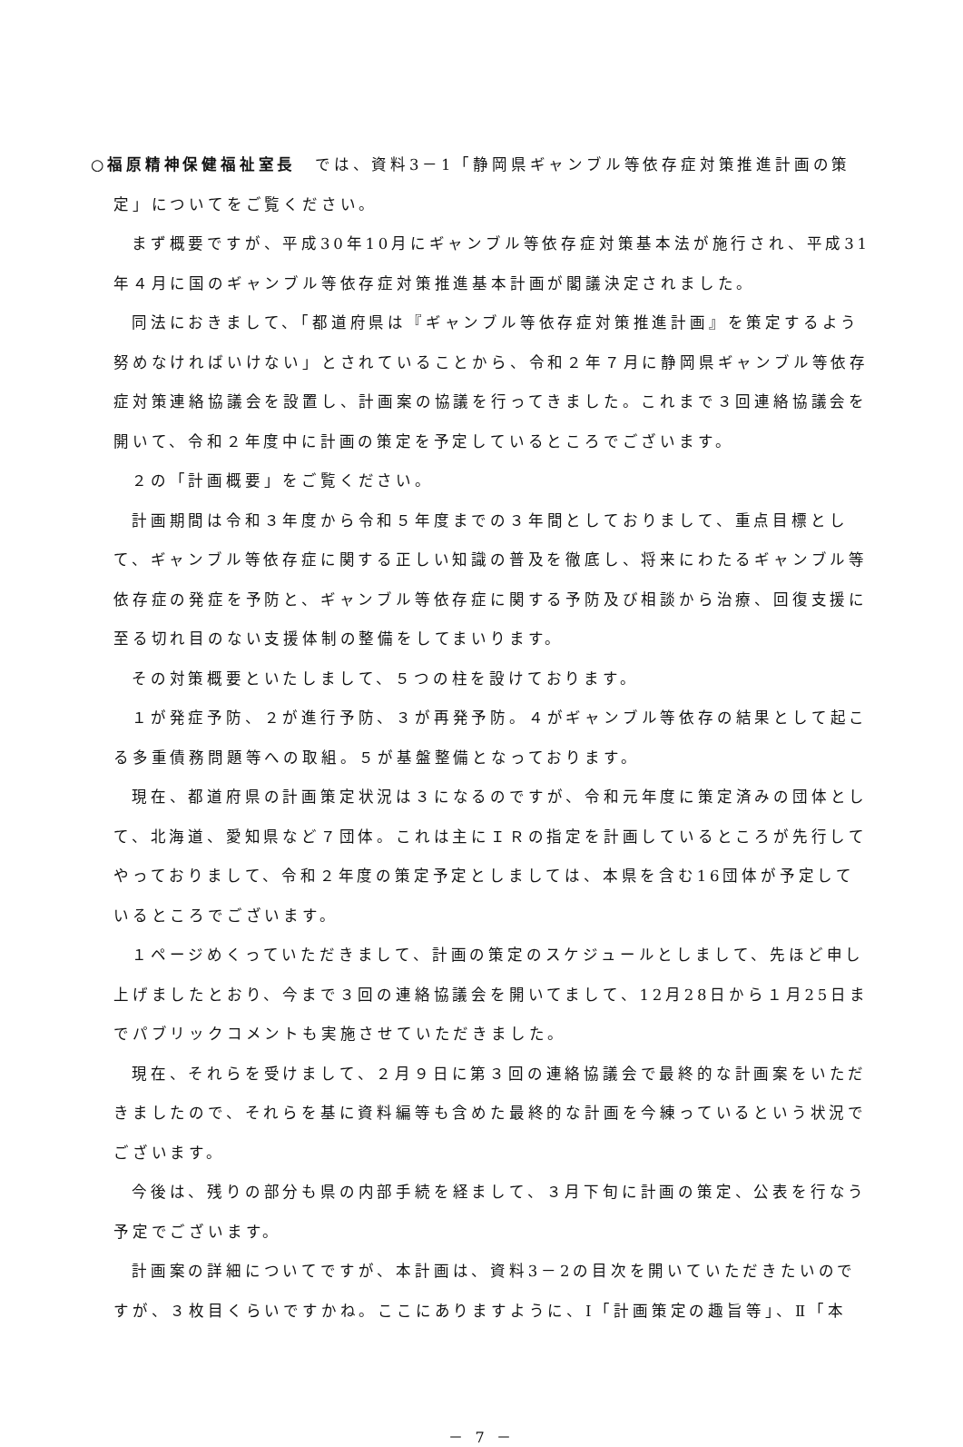○福原精神保健福祉室長　では、資料3－1「静岡県ギャンブル等依存症対策推進計画の策定」についてをご覧ください。
まず概要ですが、平成30年10月にギャンブル等依存症対策基本法が施行され、平成31年４月に国のギャンブル等依存症対策推進基本計画が閣議決定されました。
同法におきまして、「都道府県は『ギャンブル等依存症対策推進計画』を策定するよう努めなければいけない」とされていることから、令和２年７月に静岡県ギャンブル等依存症対策連絡協議会を設置し、計画案の協議を行ってきました。これまで３回連絡協議会を開いて、令和２年度中に計画の策定を予定しているところでございます。
２の「計画概要」をご覧ください。
計画期間は令和３年度から令和５年度までの３年間としておりまして、重点目標として、ギャンブル等依存症に関する正しい知識の普及を徹底し、将来にわたるギャンブル等依存症の発症を予防と、ギャンブル等依存症に関する予防及び相談から治療、回復支援に至る切れ目のない支援体制の整備をしてまいります。
その対策概要といたしまして、５つの柱を設けております。
１が発症予防、２が進行予防、３が再発予防。４がギャンブル等依存の結果として起こる多重債務問題等への取組。５が基盤整備となっております。
現在、都道府県の計画策定状況は３になるのですが、令和元年度に策定済みの団体として、北海道、愛知県など７団体。これは主にＩＲの指定を計画しているところが先行してやっておりまして、令和２年度の策定予定としましては、本県を含む16団体が予定しているところでございます。
１ページめくっていただきまして、計画の策定のスケジュールとしまして、先ほど申し上げましたとおり、今まで３回の連絡協議会を開いてまして、12月28日から１月25日までパブリックコメントも実施させていただきました。
現在、それらを受けまして、２月９日に第３回の連絡協議会で最終的な計画案をいただきましたので、それらを基に資料編等も含めた最終的な計画を今練っているという状況でございます。
今後は、残りの部分も県の内部手続を経まして、３月下旬に計画の策定、公表を行なう予定でございます。
計画案の詳細についてですが、本計画は、資料3－2の目次を開いていただきたいのですが、３枚目くらいですかね。ここにありますように、Ⅰ「計画策定の趣旨等」、Ⅱ「本
－ 7 －